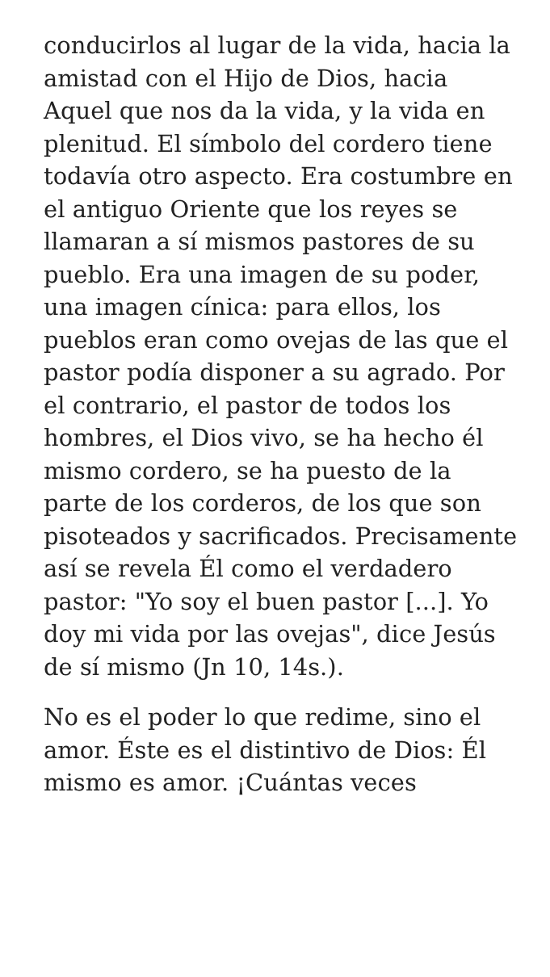conducirlos al lugar de la vida, hacia la amistad con el Hijo de Dios, hacia Aquel que nos da la vida, y la vida en plenitud. El símbolo del cordero tiene todavía otro aspecto. Era costumbre en el antiguo Oriente que los reyes se llamaran a sí mismos pastores de su pueblo. Era una imagen de su poder, una imagen cínica: para ellos, los pueblos eran como ovejas de las que el pastor podía disponer a su agrado. Por el contrario, el pastor de todos los hombres, el Dios vivo, se ha hecho él mismo cordero, se ha puesto de la parte de los corderos, de los que son pisoteados y sacrificados. Precisamente así se revela Él como el verdadero pastor: "Yo soy el buen pastor [...]. Yo doy mi vida por las ovejas", dice Jesús de sí mismo (Jn 10, 14s.).
No es el poder lo que redime, sino el amor. Éste es el distintivo de Dios: Él mismo es amor. ¡Cuántas veces